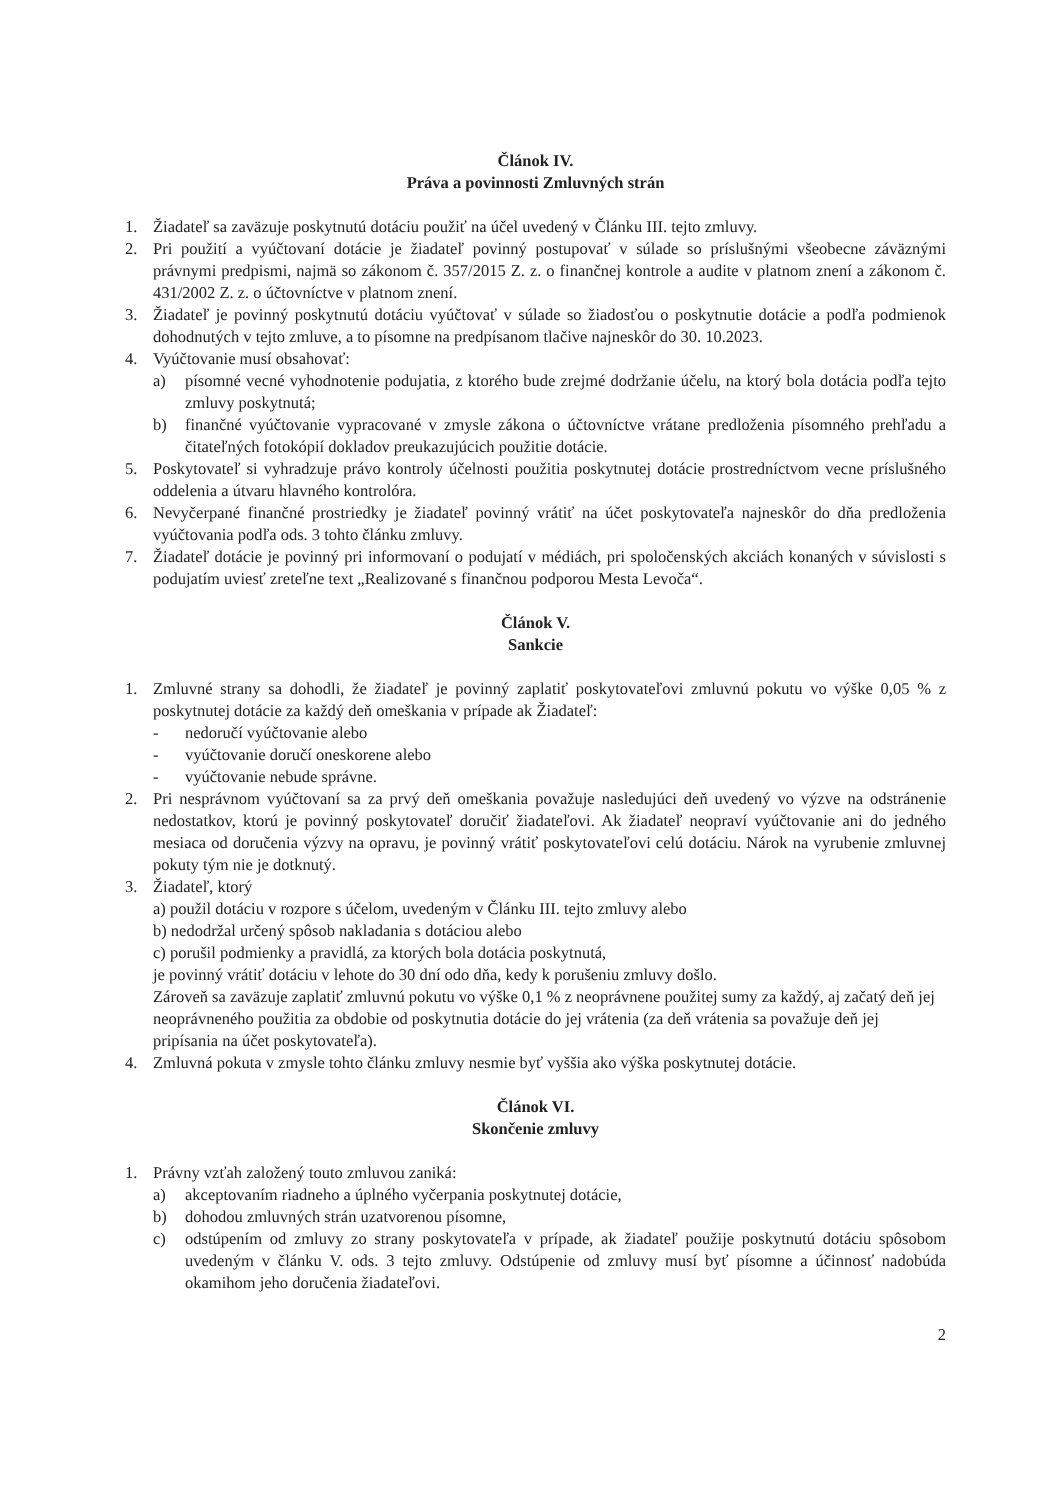Článok IV.
Práva a povinnosti Zmluvných strán
1. Žiadateľ sa zaväzuje poskytnutú dotáciu použiť na účel uvedený v Článku III. tejto zmluvy.
2. Pri použití a vyúčtovaní dotácie je žiadateľ povinný postupovať v súlade so príslušnými všeobecne záväznými právnymi predpismi, najmä so zákonom č. 357/2015 Z. z. o finančnej kontrole a audite v platnom znení a zákonom č. 431/2002 Z. z. o účtovníctve v platnom znení.
3. Žiadateľ je povinný poskytnutú dotáciu vyúčtovať v súlade so žiadosťou o poskytnutie dotácie a podľa podmienok dohodnutých v tejto zmluve, a to písomne na predpísanom tlačive najneskôr do 30. 10.2023.
4. Vyúčtovanie musí obsahovať:
a) písomné vecné vyhodnotenie podujatia, z ktorého bude zrejmé dodržanie účelu, na ktorý bola dotácia podľa tejto zmluvy poskytnutá;
b) finančné vyúčtovanie vypracované v zmysle zákona o účtovníctve vrátane predloženia písomného prehľadu a čitateľných fotokópií dokladov preukazujúcich použitie dotácie.
5. Poskytovateľ si vyhradzuje právo kontroly účelnosti použitia poskytnutej dotácie prostredníctvom vecne príslušného oddelenia a útvaru hlavného kontrolóra.
6. Nevyčerpané finančné prostriedky je žiadateľ povinný vrátiť na účet poskytovateľa najneskôr do dňa predloženia vyúčtovania podľa ods. 3 tohto článku zmluvy.
7. Žiadateľ dotácie je povinný pri informovaní o podujatí v médiách, pri spoločenských akciách konaných v súvislosti s podujatím uviesť zreteľne text „Realizované s finančnou podporou Mesta Levoča“.
Článok V.
Sankcie
1. Zmluvné strany sa dohodli, že žiadateľ je povinný zaplatiť poskytovateľovi zmluvnú pokutu vo výške 0,05 % z poskytnutej dotácie za každý deň omeškania v prípade ak Žiadateľ:
- nedoručí vyúčtovanie alebo
- vyúčtovanie doručí oneskorene alebo
- vyúčtovanie nebude správne.
2. Pri nesprávnom vyúčtovaní sa za prvý deň omeškania považuje nasledujúci deň uvedený vo výzve na odstránenie nedostatkov, ktorú je povinný poskytovateľ doručiť žiadateľovi. Ak žiadateľ neopraví vyúčtovanie ani do jedného mesiaca od doručenia výzvy na opravu, je povinný vrátiť poskytovateľovi celú dotáciu. Nárok na vyrubenie zmluvnej pokuty tým nie je dotknutý.
3. Žiadateľ, ktorý
a) použil dotáciu v rozpore s účelom, uvedeným v Článku III. tejto zmluvy alebo
b) nedodržal určený spôsob nakladania s dotáciou alebo
c) porušil podmienky a pravidlá, za ktorých bola dotácia poskytnutá,
je povinný vrátiť dotáciu v lehote do 30 dní odo dňa, kedy k porušeniu zmluvy došlo.
Zároveň sa zaväzuje zaplatiť zmluvnú pokutu vo výške 0,1 % z neoprávnene použitej sumy za každý, aj začatý deň jej neoprávneného použitia za obdobie od poskytnutia dotácie do jej vrátenia (za deň vrátenia sa považuje deň jej pripísania na účet poskytovateľa).
4. Zmluvná pokuta v zmysle tohto článku zmluvy nesmie byť vyššia ako výška poskytnutej dotácie.
Článok VI.
Skončenie zmluvy
1. Právny vzťah založený touto zmluvou zaniká:
a) akceptovaním riadneho a úplného vyčerpania poskytnutej dotácie,
b) dohodou zmluvných strán uzatvorenou písomne,
c) odstúpením od zmluvy zo strany poskytovateľa v prípade, ak žiadateľ použije poskytnutú dotáciu spôsobom uvedeným v článku V. ods. 3 tejto zmluvy. Odstúpenie od zmluvy musí byť písomne a účinnosť nadobúda okamihom jeho doručenia žiadateľovi.
2